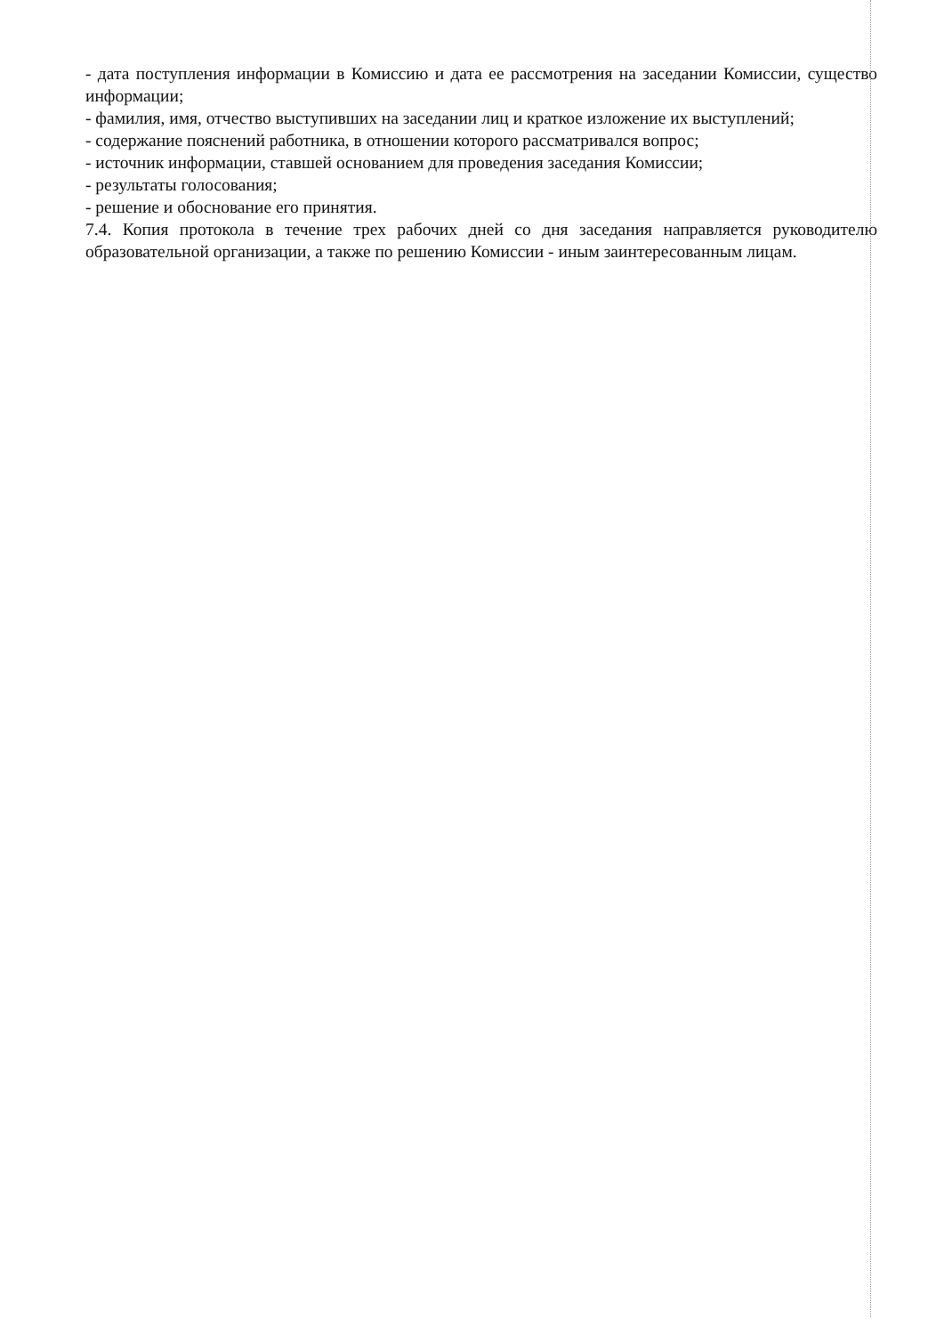- дата поступления информации в Комиссию и дата ее рассмотрения на заседании Комиссии, существо информации;
- фамилия, имя, отчество выступивших на заседании лиц и краткое изложение их выступлений;
- содержание пояснений работника, в отношении которого рассматривался вопрос;
- источник информации, ставшей основанием для проведения заседания Комиссии;
- результаты голосования;
- решение и обоснование его принятия.
7.4. Копия протокола в течение трех рабочих дней со дня заседания направляется руководителю образовательной организации, а также по решению Комиссии - иным заинтересованным лицам.